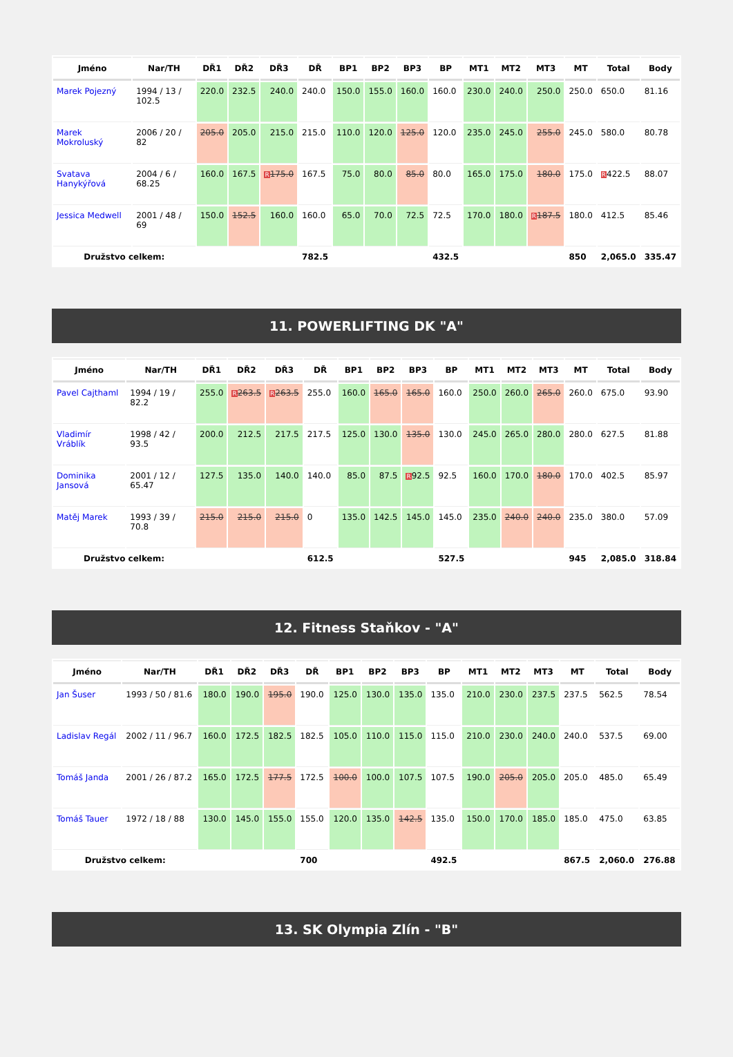| Jméno | Nar/TH | DŘ1 | DŘ2 | DŘ3 | DŘ | BP1 | BP2 | BP3 | BP | MT1 | MT2 | MT3 | MT | Total | Body |
| --- | --- | --- | --- | --- | --- | --- | --- | --- | --- | --- | --- | --- | --- | --- | --- |
| Marek Pojezný | 1994 / 13 / 102.5 | 220.0 | 232.5 | 240.0 | 240.0 | 150.0 | 155.0 | 160.0 | 160.0 | 230.0 | 240.0 | 250.0 | 250.0 | 650.0 | 81.16 |
| Marek Mokroluský | 2006 / 20 / 82 | 205.0 | 205.0 | 215.0 | 215.0 | 110.0 | 120.0 | 125.0 | 120.0 | 235.0 | 245.0 | 255.0 | 245.0 | 580.0 | 80.78 |
| Svatava Hanykýřová | 2004 / 6 / 68.25 | 160.0 | 167.5 | R 175.0 | 167.5 | 75.0 | 80.0 | 85.0 | 80.0 | 165.0 | 175.0 | 180.0 | 175.0 | R 422.5 | 88.07 |
| Jessica Medwell | 2001 / 48 / 69 | 150.0 | 152.5 | 160.0 | 160.0 | 65.0 | 70.0 | 72.5 | 72.5 | 170.0 | 180.0 | R 187.5 | 180.0 | 412.5 | 85.46 |
| Družstvo celkem: | | | | | 782.5 | | | | 432.5 | | | | 850 | 2,065.0 | 335.47 |
11. POWERLIFTING DK "A"
| Jméno | Nar/TH | DŘ1 | DŘ2 | DŘ3 | DŘ | BP1 | BP2 | BP3 | BP | MT1 | MT2 | MT3 | MT | Total | Body |
| --- | --- | --- | --- | --- | --- | --- | --- | --- | --- | --- | --- | --- | --- | --- | --- |
| Pavel Cajthaml | 1994 / 19 / 82.2 | 255.0 | R 263.5 | R 263.5 | 255.0 | 160.0 | 165.0 | 165.0 | 160.0 | 250.0 | 260.0 | 265.0 | 260.0 | 675.0 | 93.90 |
| Vladimír Vráblík | 1998 / 42 / 93.5 | 200.0 | 212.5 | 217.5 | 217.5 | 125.0 | 130.0 | 135.0 | 130.0 | 245.0 | 265.0 | 280.0 | 280.0 | 627.5 | 81.88 |
| Dominika Jansová | 2001 / 12 / 65.47 | 127.5 | 135.0 | 140.0 | 140.0 | 85.0 | 87.5 | R 92.5 | 92.5 | 160.0 | 170.0 | 180.0 | 170.0 | 402.5 | 85.97 |
| Matěj Marek | 1993 / 39 / 70.8 | 215.0 | 215.0 | 215.0 | 0 | 135.0 | 142.5 | 145.0 | 145.0 | 235.0 | 240.0 | 240.0 | 235.0 | 380.0 | 57.09 |
| Družstvo celkem: | | | | | 612.5 | | | | 527.5 | | | | 945 | 2,085.0 | 318.84 |
12. Fitness Staňkov - "A"
| Jméno | Nar/TH | DŘ1 | DŘ2 | DŘ3 | DŘ | BP1 | BP2 | BP3 | BP | MT1 | MT2 | MT3 | MT | Total | Body |
| --- | --- | --- | --- | --- | --- | --- | --- | --- | --- | --- | --- | --- | --- | --- | --- |
| Jan Šuser | 1993 / 50 / 81.6 | 180.0 | 190.0 | 195.0 | 190.0 | 125.0 | 130.0 | 135.0 | 135.0 | 210.0 | 230.0 | 237.5 | 237.5 | 562.5 | 78.54 |
| Ladislav Regál | 2002 / 11 / 96.7 | 160.0 | 172.5 | 182.5 | 182.5 | 105.0 | 110.0 | 115.0 | 115.0 | 210.0 | 230.0 | 240.0 | 240.0 | 537.5 | 69.00 |
| Tomáš Janda | 2001 / 26 / 87.2 | 165.0 | 172.5 | 177.5 | 172.5 | 100.0 | 100.0 | 107.5 | 107.5 | 190.0 | 205.0 | 205.0 | 205.0 | 485.0 | 65.49 |
| Tomáš Tauer | 1972 / 18 / 88 | 130.0 | 145.0 | 155.0 | 155.0 | 120.0 | 135.0 | 142.5 | 135.0 | 150.0 | 170.0 | 185.0 | 185.0 | 475.0 | 63.85 |
| Družstvo celkem: | | | | | 700 | | | | 492.5 | | | | 867.5 | 2,060.0 | 276.88 |
13. SK Olympia Zlín - "B"